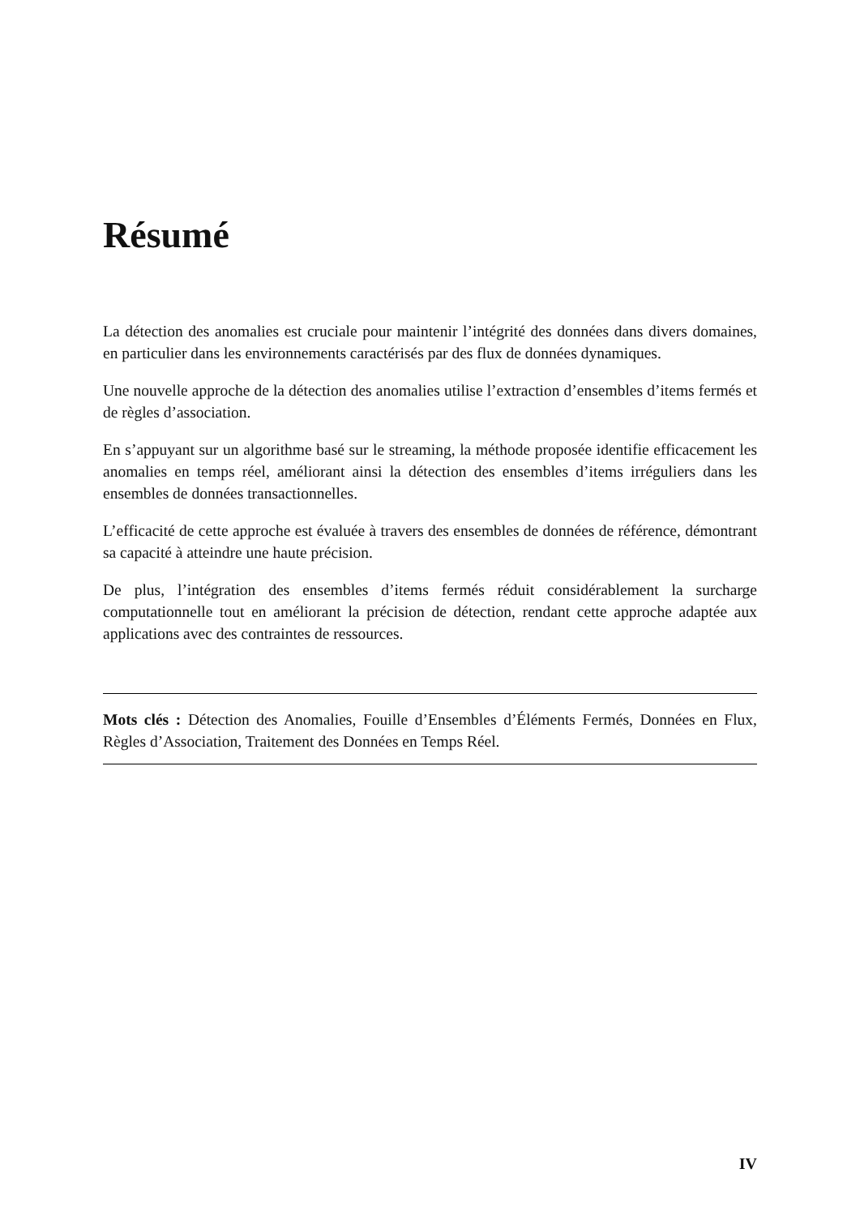Résumé
La détection des anomalies est cruciale pour maintenir l’intégrité des données dans divers domaines, en particulier dans les environnements caractérisés par des flux de données dynamiques.
Une nouvelle approche de la détection des anomalies utilise l’extraction d’ensembles d’items fermés et de règles d’association.
En s’appuyant sur un algorithme basé sur le streaming, la méthode proposée identifie efficacement les anomalies en temps réel, améliorant ainsi la détection des ensembles d’items irréguliers dans les ensembles de données transactionnelles.
L’efficacité de cette approche est évaluée à travers des ensembles de données de référence, démontrant sa capacité à atteindre une haute précision.
De plus, l’intégration des ensembles d’items fermés réduit considérablement la surcharge computationnelle tout en améliorant la précision de détection, rendant cette approche adaptée aux applications avec des contraintes de ressources.
Mots clés : Détection des Anomalies, Fouille d’Ensembles d’Éléments Fermés, Données en Flux, Règles d’Association, Traitement des Données en Temps Réel.
IV